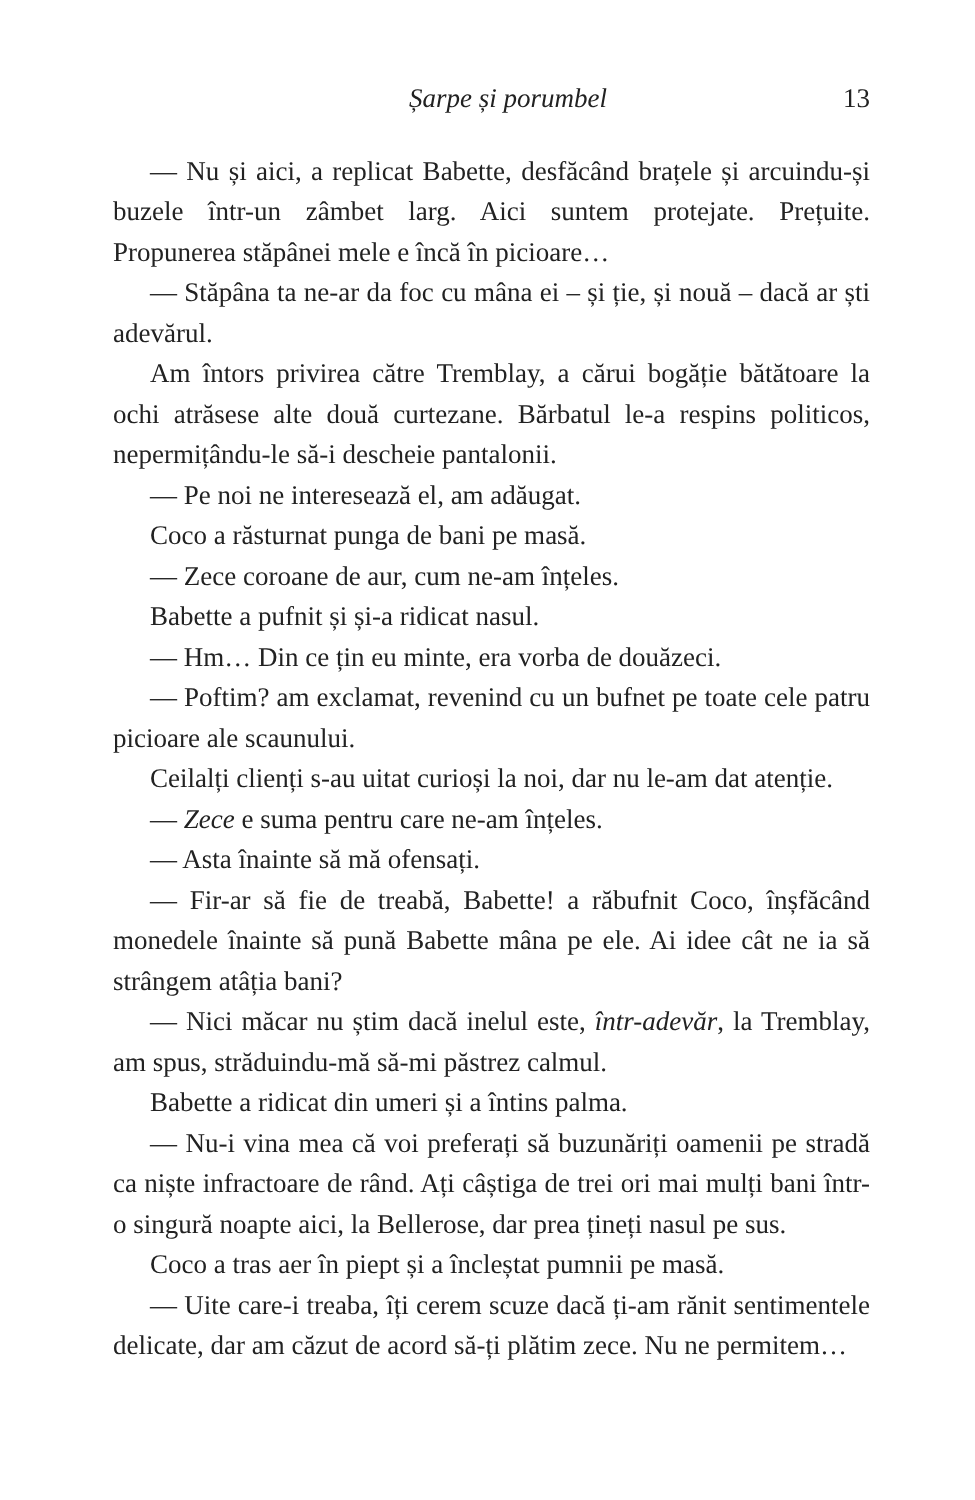Șarpe și porumbel 13
— Nu și aici, a replicat Babette, desfăcând brațele și arcuindu-și buzele într-un zâmbet larg. Aici suntem protejate. Prețuite. Propunerea stăpânei mele e încă în picioare…
— Stăpâna ta ne-ar da foc cu mâna ei – și ție, și nouă – dacă ar ști adevărul.
Am întors privirea către Tremblay, a cărui bogăție bătătoare la ochi atrăsese alte două curtezane. Bărbatul le-a respins politicos, nepermițându-le să-i descheie pantalonii.
— Pe noi ne interesează el, am adăugat.
Coco a răsturnat punga de bani pe masă.
— Zece coroane de aur, cum ne-am înțeles.
Babette a pufnit și și-a ridicat nasul.
— Hm… Din ce țin eu minte, era vorba de douăzeci.
— Poftim? am exclamat, revenind cu un bufnet pe toate cele patru picioare ale scaunului.
Ceilalți clienți s-au uitat curioși la noi, dar nu le-am dat atenție.
— Zece e suma pentru care ne-am înțeles.
— Asta înainte să mă ofensați.
— Fir-ar să fie de treabă, Babette! a răbufnit Coco, înșfăcând monedele înainte să pună Babette mâna pe ele. Ai idee cât ne ia să strângem atâția bani?
— Nici măcar nu știm dacă inelul este, într-adevăr, la Tremblay, am spus, străduindu-mă să-mi păstrez calmul.
Babette a ridicat din umeri și a întins palma.
— Nu-i vina mea că voi preferați să buzunăriți oamenii pe stradă ca niște infractoare de rând. Ați câștiga de trei ori mai mulți bani într-o singură noapte aici, la Bellerose, dar prea țineți nasul pe sus.
Coco a tras aer în piept și a încleștat pumnii pe masă.
— Uite care-i treaba, îți cerem scuze dacă ți-am rănit sentimentele delicate, dar am căzut de acord să-ți plătim zece. Nu ne permitem…